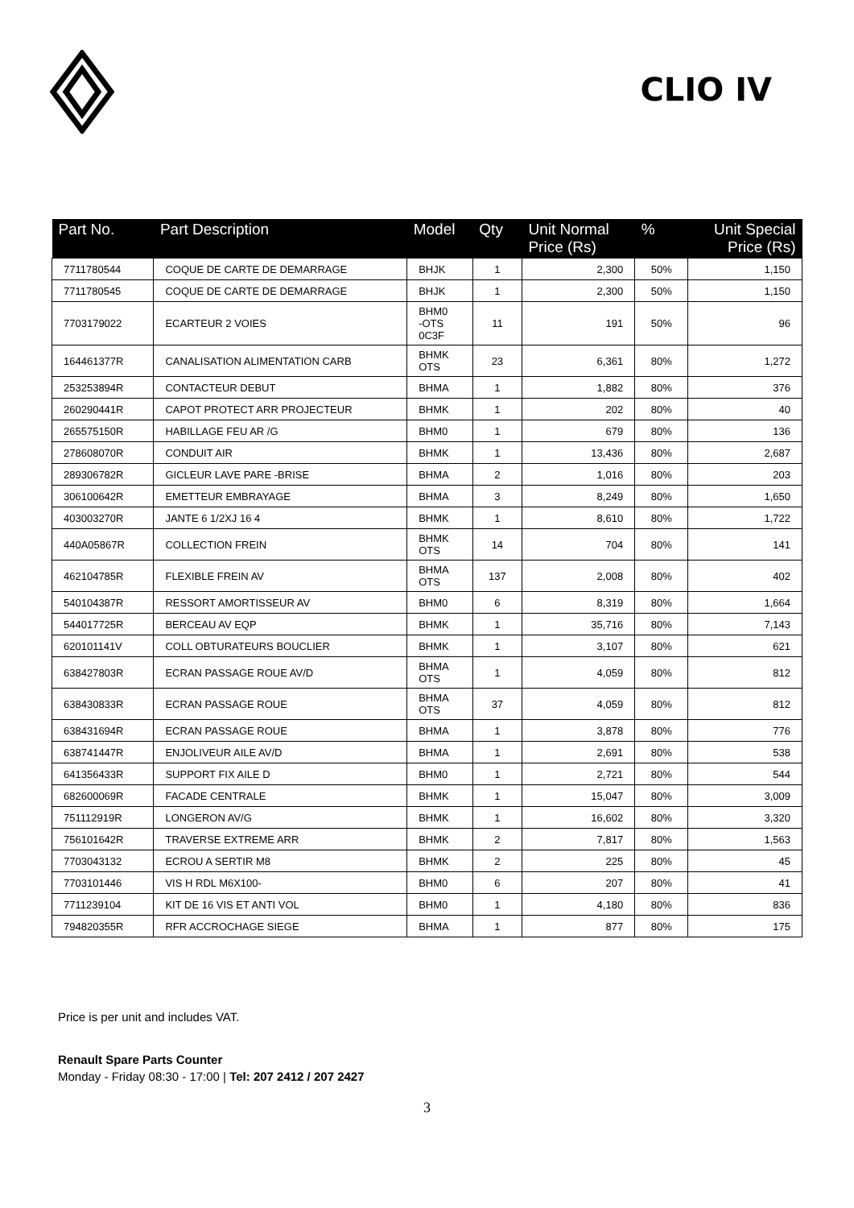CLIO IV
| Part No. | Part Description | Model | Qty | Unit Normal Price (Rs) | % | Unit Special Price (Rs) |
| --- | --- | --- | --- | --- | --- | --- |
| 7711780544 | COQUE DE CARTE DE DEMARRAGE | BHJK | 1 | 2,300 | 50% | 1,150 |
| 7711780545 | COQUE DE CARTE DE DEMARRAGE | BHJK | 1 | 2,300 | 50% | 1,150 |
| 7703179022 | ECARTEUR 2 VOIES | BHM0 -OTS 0C3F | 11 | 191 | 50% | 96 |
| 164461377R | CANALISATION ALIMENTATION CARB | BHMK OTS | 23 | 6,361 | 80% | 1,272 |
| 253253894R | CONTACTEUR DEBUT | BHMA | 1 | 1,882 | 80% | 376 |
| 260290441R | CAPOT PROTECT ARR PROJECTEUR | BHMK | 1 | 202 | 80% | 40 |
| 265575150R | HABILLAGE FEU AR /G | BHM0 | 1 | 679 | 80% | 136 |
| 278608070R | CONDUIT AIR | BHMK | 1 | 13,436 | 80% | 2,687 |
| 289306782R | GICLEUR LAVE PARE -BRISE | BHMA | 2 | 1,016 | 80% | 203 |
| 306100642R | EMETTEUR EMBRAYAGE | BHMA | 3 | 8,249 | 80% | 1,650 |
| 403003270R | JANTE 6 1/2XJ 16 4 | BHMK | 1 | 8,610 | 80% | 1,722 |
| 440A05867R | COLLECTION FREIN | BHMK OTS | 14 | 704 | 80% | 141 |
| 462104785R | FLEXIBLE FREIN AV | BHMA OTS | 137 | 2,008 | 80% | 402 |
| 540104387R | RESSORT AMORTISSEUR AV | BHM0 | 6 | 8,319 | 80% | 1,664 |
| 544017725R | BERCEAU AV EQP | BHMK | 1 | 35,716 | 80% | 7,143 |
| 620101141V | COLL OBTURATEURS BOUCLIER | BHMK | 1 | 3,107 | 80% | 621 |
| 638427803R | ECRAN PASSAGE ROUE AV/D | BHMA OTS | 1 | 4,059 | 80% | 812 |
| 638430833R | ECRAN PASSAGE ROUE | BHMA OTS | 37 | 4,059 | 80% | 812 |
| 638431694R | ECRAN PASSAGE ROUE | BHMA | 1 | 3,878 | 80% | 776 |
| 638741447R | ENJOLIVEUR AILE AV/D | BHMA | 1 | 2,691 | 80% | 538 |
| 641356433R | SUPPORT FIX AILE D | BHM0 | 1 | 2,721 | 80% | 544 |
| 682600069R | FACADE CENTRALE | BHMK | 1 | 15,047 | 80% | 3,009 |
| 751112919R | LONGERON AV/G | BHMK | 1 | 16,602 | 80% | 3,320 |
| 756101642R | TRAVERSE EXTREME ARR | BHMK | 2 | 7,817 | 80% | 1,563 |
| 7703043132 | ECROU A SERTIR M8 | BHMK | 2 | 225 | 80% | 45 |
| 7703101446 | VIS H RDL M6X100- | BHM0 | 6 | 207 | 80% | 41 |
| 7711239104 | KIT DE 16 VIS ET ANTI VOL | BHM0 | 1 | 4,180 | 80% | 836 |
| 794820355R | RFR ACCROCHAGE SIEGE | BHMA | 1 | 877 | 80% | 175 |
Price is per unit and includes VAT.
Renault Spare Parts Counter
Monday - Friday 08:30 - 17:00 | Tel: 207 2412 / 207 2427
3